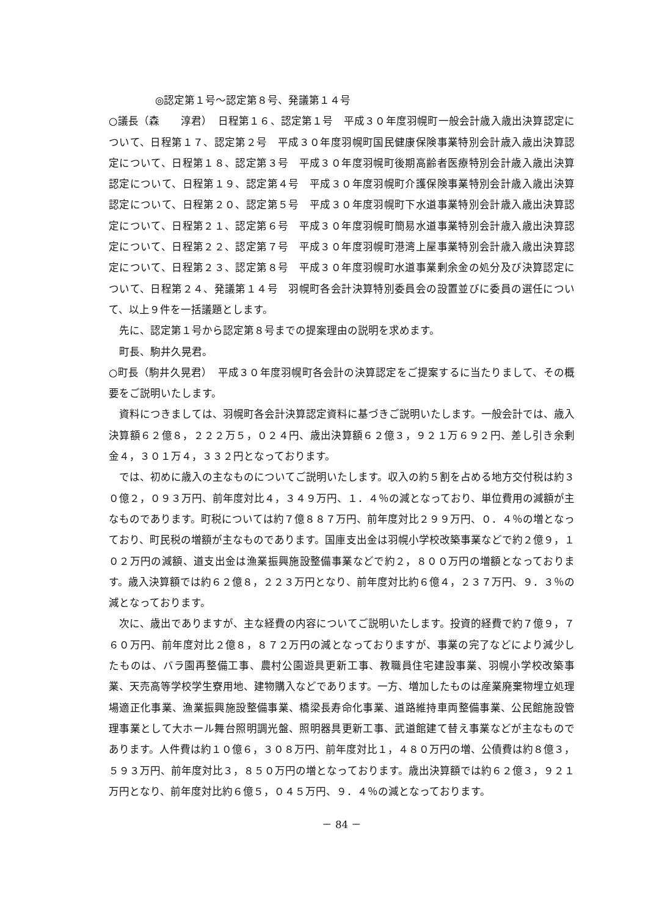◎認定第１号～認定第８号、発議第１４号
○議長（森　　淳君）　日程第１６、認定第１号　平成３０年度羽幌町一般会計歳入歳出決算認定について、日程第１７、認定第２号　平成３０年度羽幌町国民健康保険事業特別会計歳入歳出決算認定について、日程第１８、認定第３号　平成３０年度羽幌町後期高齢者医療特別会計歳入歳出決算認定について、日程第１９、認定第４号　平成３０年度羽幌町介護保険事業特別会計歳入歳出決算認定について、日程第２０、認定第５号　平成３０年度羽幌町下水道事業特別会計歳入歳出決算認定について、日程第２１、認定第６号　平成３０年度羽幌町簡易水道事業特別会計歳入歳出決算認定について、日程第２２、認定第７号　平成３０年度羽幌町港湾上屋事業特別会計歳入歳出決算認定について、日程第２３、認定第８号　平成３０年度羽幌町水道事業剰余金の処分及び決算認定について、日程第２４、発議第１４号　羽幌町各会計決算特別委員会の設置並びに委員の選任について、以上９件を一括議題とします。
先に、認定第１号から認定第８号までの提案理由の説明を求めます。
町長、駒井久晃君。
○町長（駒井久晃君）　平成３０年度羽幌町各会計の決算認定をご提案するに当たりまして、その概要をご説明いたします。
資料につきましては、羽幌町各会計決算認定資料に基づきご説明いたします。一般会計では、歳入決算額６２億８，２２２万５，０２４円、歳出決算額６２億３，９２１万６９２円、差し引き余剰金４，３０１万４，３３２円となっております。
では、初めに歳入の主なものについてご説明いたします。収入の約５割を占める地方交付税は約３０億２，０９３万円、前年度対比４，３４９万円、１．４％の減となっており、単位費用の減額が主なものであります。町税については約７億８８７万円、前年度対比２９９万円、０．４％の増となっており、町民税の増額が主なものであります。国庫支出金は羽幌小学校改築事業などで約２億９，１０２万円の減額、道支出金は漁業振興施設整備事業などで約２，８００万円の増額となっております。歳入決算額では約６２億８，２２３万円となり、前年度対比約６億４，２３７万円、９．３％の減となっております。
次に、歳出でありますが、主な経費の内容についてご説明いたします。投資的経費で約７億９，７６０万円、前年度対比２億８，８７２万円の減となっておりますが、事業の完了などにより減少したものは、バラ園再整備工事、農村公園遊具更新工事、教職員住宅建設事業、羽幌小学校改築事業、天売高等学校学生寮用地、建物購入などであります。一方、増加したものは産業廃棄物埋立処理場適正化事業、漁業振興施設整備事業、橋梁長寿命化事業、道路維持車両整備事業、公民館施設管理事業として大ホール舞台照明調光盤、照明器具更新工事、武道館建て替え事業などが主なものであります。人件費は約１０億６，３０８万円、前年度対比１，４８０万円の増、公債費は約８億３，５９３万円、前年度対比３，８５０万円の増となっております。歳出決算額では約６２億３，９２１万円となり、前年度対比約６億５，０４５万円、９．４％の減となっております。
－ 84 －